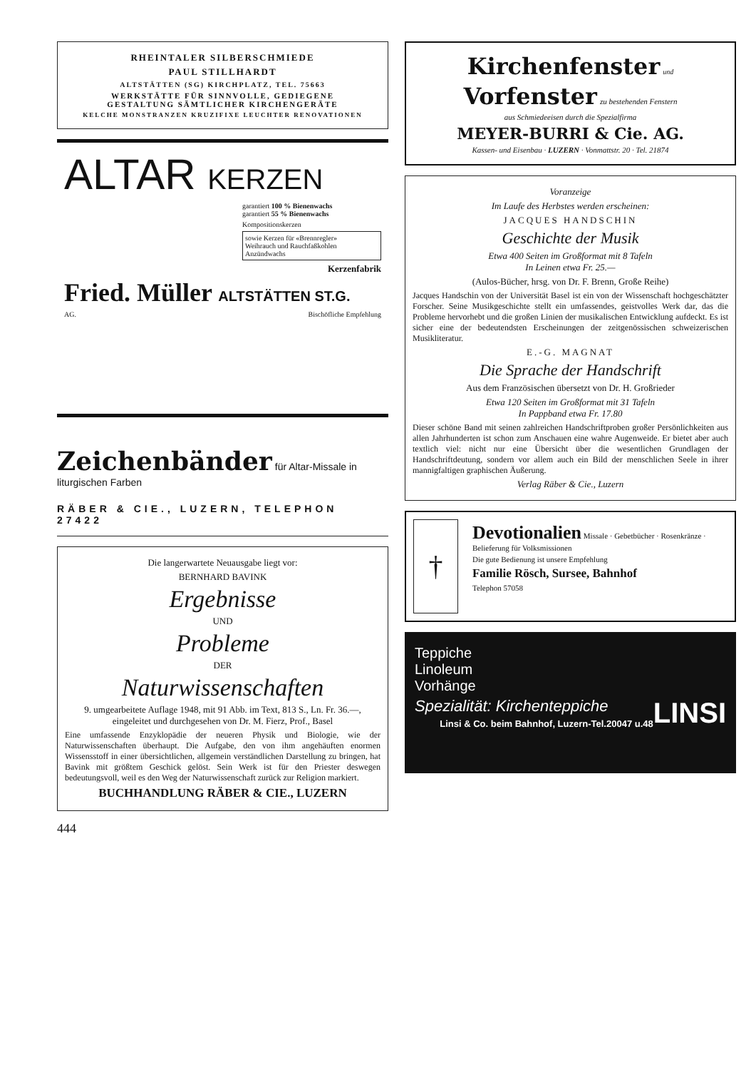RHEINTALER SILBERSCHMIEDE
PAUL STILLHARDT
ALTSTÄTTEN (SG) KIRCHPLATZ, TEL. 75663
WERKSTÄTTE FÜR SINNVOLLE, GEDIEGENE
GESTALTUNG SÄMTLICHER KIRCHENGERÄTE
KELCHE MONSTRANZEN KRUZIFIXE LEUCHTER RENOVATIONEN
ALTAR KERZEN
garantiert 100 % Bienenwachs
garantiert 55 % Bienenwachs
Kompositionskerzen
sowie Kerzen für «Brennregler»
Weihrauch und Rauchfaßkohlen
Anzündwachs
Kerzenfabrik
Fried. Müller ALTSTÄTTEN ST.G.
AG. Bischöfliche Empfehlung
Zeichenbänder für Altar-Missale in liturgischen Farben
RÄBER & CIE., LUZERN, TELEPHON 27422
Die langerwartete Neuausgabe liegt vor:
BERNHARD BAVINK
Ergebnisse
UND
Probleme
DER
Naturwissenschaften
9. umgearbeitete Auflage 1948, mit 91 Abb. im Text, 813 S., Ln. Fr. 36.—, eingeleitet und durchgesehen von Dr. M. Fierz, Prof., Basel
Eine umfassende Enzyklopädie der neueren Physik und Biologie, wie der Naturwissenschaften überhaupt. Die Aufgabe, den von ihm angehäuften enormen Wissensstoff in einer übersichtlichen, allgemein verständlichen Darstellung zu bringen, hat Bavink mit größtem Geschick gelöst. Sein Werk ist für den Priester deswegen bedeutungsvoll, weil es den Weg der Naturwissenschaft zurück zur Religion markiert.
BUCHHANDLUNG RÄBER & CIE., LUZERN
444
Kirchenfenster und
Vorfenster zu bestehenden Fenstern
aus Schmiedeeisen durch die Spezialfirma
MEYER-BURRI & Cie. AG.
Kassen- und Eisenbau · LUZERN · Vonmattstr. 20 · Tel. 21874
Voranzeige
Im Laufe des Herbstes werden erscheinen:
JACQUES HANDSCHIN
Geschichte der Musik
Etwa 400 Seiten im Großformat mit 8 Tafeln
In Leinen etwa Fr. 25.—
(Aulos-Bücher, hrsg. von Dr. F. Brenn, Große Reihe)
Jacques Handschin von der Universität Basel ist ein von der Wissenschaft hochgeschätzter Forscher. Seine Musikgeschichte stellt ein umfassendes, geistvolles Werk dar, das die Probleme hervorhebt und die großen Linien der musikalischen Entwicklung aufdeckt. Es ist sicher eine der bedeutendsten Erscheinungen der zeitgenössischen schweizerischen Musikliteratur.
E.-G. MAGNAT
Die Sprache der Handschrift
Aus dem Französischen übersetzt von Dr. H. Großrieder
Etwa 120 Seiten im Großformat mit 31 Tafeln
In Pappband etwa Fr. 17.80
Dieser schöne Band mit seinen zahlreichen Handschriftproben großer Persönlichkeiten aus allen Jahrhunderten ist schon zum Anschauen eine wahre Augenweide. Er bietet aber auch textlich viel: nicht nur eine Übersicht über die wesentlichen Grundlagen der Handschriftdeutung, sondern vor allem auch ein Bild der menschlichen Seele in ihrer mannigfaltigen graphischen Äußerung.
Verlag Räber & Cie., Luzern
†
Devotionalien Missale · Gebetbücher · Rosenkränze · Belieferung für Volksmissionen
Die gute Bedienung ist unsere Empfehlung
Familie Rösch, Sursee, Bahnhof
Telephon 57058
Teppiche
Linoleum
Vorhänge
Spezialität: Kirchenteppiche LINSI
Linsi & Co. beim Bahnhof, Luzern-Tel.20047 u.48